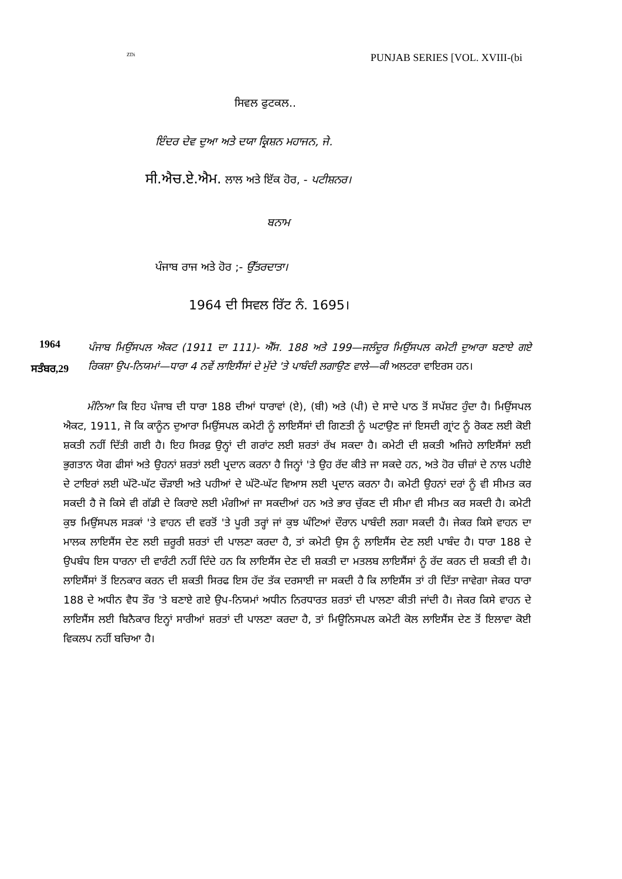ZDi PUNJAB SERIES [VOL. XVIII-(bi
ਸਿਵਲ ਫੁਟਕਲ..
ਇੰਦਰ ਦੇਵ ਦੁਆ ਅਤੇ ਦਯਾ ਕ੍ਰਿਸ਼ਨ ਮਹਾਜਨ, ਜੇ.
ਸੀ.ਐਚ.ਏ.ਐਮ. ਲਾਲ ਅਤੇ ਇੱਕ ਹੋਰ, - ਪਟੀਸ਼ਨਰ।
ਬਨਾਮ
ਪੰਜਾਬ ਰਾਜ ਅਤੇ ਹੋਰ ;- ਉੱਤਰਦਾਤਾ।
1964 ਦੀ ਸਿਵਲ ਰਿੱਟ ਨੰ. 1695।
1964
ਸਤੰਬਰ,29
ਪੰਜਾਬ ਮਿਉਂਸਪਲ ਐਕਟ (1911 ਦਾ 111)- ਐੱਸ. 188 ਅਤੇ 199—ਜਲੰਦੂਰ ਮਿਉਂਸਪਲ ਕਮੇਟੀ ਦੁਆਰਾ ਬਣਾਏ ਗਏ ਰਿਕਸ਼ਾ ਉਪ-ਨਿਯਮਾਂ—ਧਾਰਾ 4 ਨਵੇਂ ਲਾਇਸੈਂਸਾਂ ਦੇ ਮੁੱਦੇ 'ਤੇ ਪਾਬੰਦੀ ਲਗਾਉਣ ਵਾਲੇ—ਕੀ ਅਲਟਰਾ ਵਾਇਰਸ ਹਨ।
ਮੰਨਿਆ ਕਿ ਇਹ ਪੰਜਾਬ ਦੀ ਧਾਰਾ 188 ਦੀਆਂ ਧਾਰਾਵਾਂ (ਏ), (ਬੀ) ਅਤੇ (ਪੀ) ਦੇ ਸਾਦੇ ਪਾਠ ਤੋਂ ਸਪੱਸ਼ਟ ਹੁੰਦਾ ਹੈ। ਮਿਉਂਸਪਲ ਐਕਟ, 1911, ਜੋ ਕਿ ਕਾਨੂੰਨ ਦੁਆਰਾ ਮਿਉਂਸਪਲ ਕਮੇਟੀ ਨੂੰ ਲਾਇਸੈਂਸਾਂ ਦੀ ਗਿਣਤੀ ਨੂੰ ਘਟਾਉਣ ਜਾਂ ਇਸਦੀ ਗ੍ਰਾਂਟ ਨੂੰ ਰੋਕਣ ਲਈ ਕੋਈ ਸ਼ਕਤੀ ਨਹੀਂ ਦਿੱਤੀ ਗਈ ਹੈ। ਇਹ ਸਿਰਫ਼ ਉਨ੍ਹਾਂ ਦੀ ਗਰਾਂਟ ਲਈ ਸ਼ਰਤਾਂ ਰੱਖ ਸਕਦਾ ਹੈ। ਕਮੇਟੀ ਦੀ ਸ਼ਕਤੀ ਅਜਿਹੇ ਲਾਇਸੈਂਸਾਂ ਲਈ ਭੁਗਤਾਨ ਯੋਗ ਫੀਸਾਂ ਅਤੇ ਉਹਨਾਂ ਸ਼ਰਤਾਂ ਲਈ ਪ੍ਰਦਾਨ ਕਰਨਾ ਹੈ ਜਿਨ੍ਹਾਂ 'ਤੇ ਉਹ ਰੱਦ ਕੀਤੇ ਜਾ ਸਕਦੇ ਹਨ, ਅਤੇ ਹੋਰ ਚੀਜ਼ਾਂ ਦੇ ਨਾਲ ਪਹੀਏ ਦੇ ਟਾਇਰਾਂ ਲਈ ਘੱਟੋ-ਘੱਟ ਚੌੜਾਈ ਅਤੇ ਪਹੀਆਂ ਦੇ ਘੱਟੋ-ਘੱਟ ਵਿਆਸ ਲਈ ਪ੍ਰਦਾਨ ਕਰਨਾ ਹੈ। ਕਮੇਟੀ ਉਹਨਾਂ ਦਰਾਂ ਨੂੰ ਵੀ ਸੀਮਤ ਕਰ ਸਕਦੀ ਹੈ ਜੋ ਕਿਸੇ ਵੀ ਗੱਡੀ ਦੇ ਕਿਰਾਏ ਲਈ ਮੰਗੀਆਂ ਜਾ ਸਕਦੀਆਂ ਹਨ ਅਤੇ ਭਾਰ ਚੁੱਕਣ ਦੀ ਸੀਮਾ ਵੀ ਸੀਮਤ ਕਰ ਸਕਦੀ ਹੈ। ਕਮੇਟੀ ਕੁਝ ਮਿਉਂਸਪਲ ਸੜਕਾਂ 'ਤੇ ਵਾਹਨ ਦੀ ਵਰਤੋਂ 'ਤੇ ਪੂਰੀ ਤਰ੍ਹਾਂ ਜਾਂ ਕੁਝ ਘੰਟਿਆਂ ਦੌਰਾਨ ਪਾਬੰਦੀ ਲਗਾ ਸਕਦੀ ਹੈ। ਜੇਕਰ ਕਿਸੇ ਵਾਹਨ ਦਾ ਮਾਲਕ ਲਾਇਸੈਂਸ ਦੇਣ ਲਈ ਜ਼ਰੂਰੀ ਸ਼ਰਤਾਂ ਦੀ ਪਾਲਣਾ ਕਰਦਾ ਹੈ, ਤਾਂ ਕਮੇਟੀ ਉਸ ਨੂੰ ਲਾਇਸੈਂਸ ਦੇਣ ਲਈ ਪਾਬੰਦ ਹੈ। ਧਾਰਾ 188 ਦੇ ਉਪਬੰਧ ਇਸ ਧਾਰਨਾ ਦੀ ਵਾਰੰਟੀ ਨਹੀਂ ਦਿੰਦੇ ਹਨ ਕਿ ਲਾਇਸੈਂਸ ਦੇਣ ਦੀ ਸ਼ਕਤੀ ਦਾ ਮਤਲਬ ਲਾਇਸੈਂਸਾਂ ਨੂੰ ਰੱਦ ਕਰਨ ਦੀ ਸ਼ਕਤੀ ਵੀ ਹੈ। ਲਾਇਸੈਂਸਾਂ ਤੋਂ ਇਨਕਾਰ ਕਰਨ ਦੀ ਸ਼ਕਤੀ ਸਿਰਫ ਇਸ ਹੱਦ ਤੱਕ ਦਰਸਾਈ ਜਾ ਸਕਦੀ ਹੈ ਕਿ ਲਾਇਸੈਂਸ ਤਾਂ ਹੀ ਦਿੱਤਾ ਜਾਵੇਗਾ ਜੇਕਰ ਧਾਰਾ 188 ਦੇ ਅਧੀਨ ਵੈਧ ਤੌਰ 'ਤੇ ਬਣਾਏ ਗਏ ਉਪ-ਨਿਯਮਾਂ ਅਧੀਨ ਨਿਰਧਾਰਤ ਸ਼ਰਤਾਂ ਦੀ ਪਾਲਣਾ ਕੀਤੀ ਜਾਂਦੀ ਹੈ। ਜੇਕਰ ਕਿਸੇ ਵਾਹਨ ਦੇ ਲਾਇਸੈਂਸ ਲਈ ਬਿਨੈਕਾਰ ਇਨ੍ਹਾਂ ਸਾਰੀਆਂ ਸ਼ਰਤਾਂ ਦੀ ਪਾਲਣਾ ਕਰਦਾ ਹੈ, ਤਾਂ ਮਿਊਨਿਸਪਲ ਕਮੇਟੀ ਕੋਲ ਲਾਇਸੈਂਸ ਦੇਣ ਤੋਂ ਇਲਾਵਾ ਕੋਈ ਵਿਕਲਪ ਨਹੀਂ ਬਚਿਆ ਹੈ।